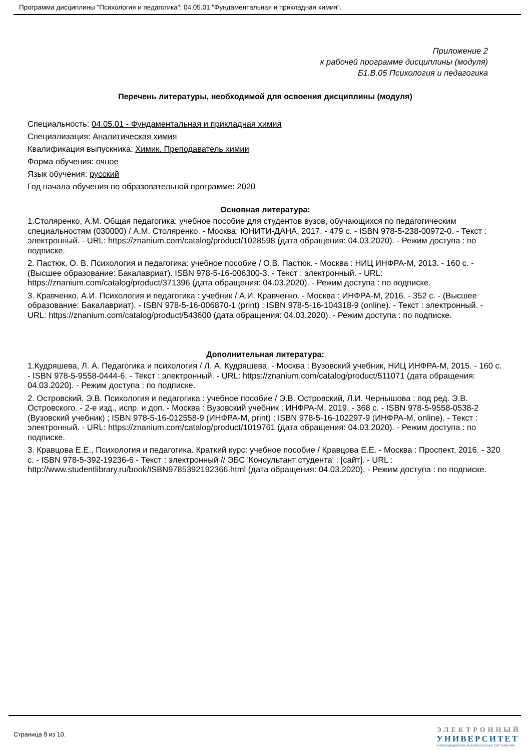Программа дисциплины "Психология и педагогика"; 04.05.01 "Фундаментальная и прикладная химия".
Приложение 2
к рабочей программе дисциплины (модуля)
Б1.В.05 Психология и педагогика
Перечень литературы, необходимой для освоения дисциплины (модуля)
Специальность: 04.05.01 - Фундаментальная и прикладная химия
Специализация: Аналитическая химия
Квалификация выпускника: Химик. Преподаватель химии
Форма обучения: очное
Язык обучения: русский
Год начала обучения по образовательной программе: 2020
Основная литература:
1.Столяренко, А.М. Общая педагогика: учебное пособие для студентов вузов, обучающихся по педагогическим специальностям (030000) / А.М. Столяренко. - Москва: ЮНИТИ-ДАНА, 2017. - 479 с. - ISBN 978-5-238-00972-0. - Текст : электронный. - URL: https://znanium.com/catalog/product/1028598 (дата обращения: 04.03.2020). - Режим доступа : по подписке.
2. Пастюк, О. В. Психология и педагогика: учебное пособие / О.В. Пастюк. - Москва : НИЦ ИНФРА-М, 2013. - 160 с. - (Высшее образование: Бакалавриат). ISBN 978-5-16-006300-3. - Текст : электронный. - URL: https://znanium.com/catalog/product/371396 (дата обращения: 04.03.2020). - Режим доступа : по подписке.
3. Кравченко, А.И. Психология и педагогика : учебник / А.И. Кравченко. - Москва : ИНФРА-М, 2016. - 352 с. - (Высшее образование: Бакалавриат). - ISBN 978-5-16-006870-1 (print) ; ISBN 978-5-16-104318-9 (online). - Текст : электронный. - URL: https://znanium.com/catalog/product/543600 (дата обращения: 04.03.2020). - Режим доступа : по подписке.
Дополнительная литература:
1.Кудряшева, Л. А. Педагогика и психология / Л. А. Кудряшева. - Москва : Вузовский учебник, НИЦ ИНФРА-М, 2015. - 160 с. - ISBN 978-5-9558-0444-6. - Текст : электронный. - URL: https://znanium.com/catalog/product/511071 (дата обращения: 04.03.2020). - Режим доступа : по подписке.
2. Островский, Э.В. Психология и педагогика : учебное пособие / Э.В. Островский, Л.И. Чернышова ; под ред. Э.В. Островского. - 2-е изд., испр. и доп. - Москва : Вузовский учебник ; ИНФРА-М, 2019. - 368 с. - ISBN 978-5-9558-0538-2 (Вузовский учебник) ; ISBN 978-5-16-012558-9 (ИНФРА-М, print) ; ISBN 978-5-16-102297-9 (ИНФРА-М, online). - Текст : электронный. - URL: https://znanium.com/catalog/product/1019761 (дата обращения: 04.03.2020). - Режим доступа : по подписке.
3. Кравцова Е.Е., Психология и педагогика. Краткий курс: учебное пособие / Кравцова Е.Е. - Москва : Проспект, 2016. - 320 с. - ISBN 978-5-392-19236-6 - Текст : электронный // ЭБС 'Консультант студента' : [сайт]. - URL : http://www.studentlibrary.ru/book/ISBN9785392192366.html (дата обращения: 04.03.2020). - Режим доступа : по подписке.
Страница 9 из 10.
ЭЛЕКТРОННЫЙ
УНИВЕРСИТЕТ
ИНФОРМАЦИОННО-АНАЛИТИЧЕСКАЯ СИСТЕМА КФУ